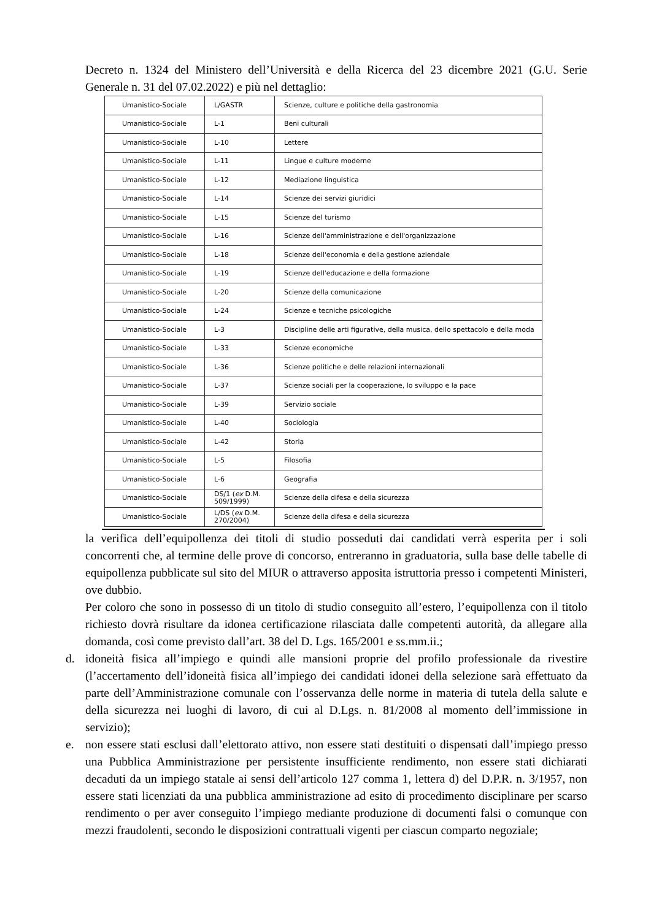Decreto n. 1324 del Ministero dell’Università e della Ricerca del 23 dicembre 2021 (G.U. Serie Generale n. 31 del 07.02.2022) e più nel dettaglio:
| Umanistico-Sociale | L/GASTR | Scienze, culture e politiche della gastronomia |
| Umanistico-Sociale | L-1 | Beni culturali |
| Umanistico-Sociale | L-10 | Lettere |
| Umanistico-Sociale | L-11 | Lingue e culture moderne |
| Umanistico-Sociale | L-12 | Mediazione linguistica |
| Umanistico-Sociale | L-14 | Scienze dei servizi giuridici |
| Umanistico-Sociale | L-15 | Scienze del turismo |
| Umanistico-Sociale | L-16 | Scienze dell'amministrazione e dell'organizzazione |
| Umanistico-Sociale | L-18 | Scienze dell'economia e della gestione aziendale |
| Umanistico-Sociale | L-19 | Scienze dell'educazione e della formazione |
| Umanistico-Sociale | L-20 | Scienze della comunicazione |
| Umanistico-Sociale | L-24 | Scienze e tecniche psicologiche |
| Umanistico-Sociale | L-3 | Discipline delle arti figurative, della musica, dello spettacolo e della moda |
| Umanistico-Sociale | L-33 | Scienze economiche |
| Umanistico-Sociale | L-36 | Scienze politiche e delle relazioni internazionali |
| Umanistico-Sociale | L-37 | Scienze sociali per la cooperazione, lo sviluppo e la pace |
| Umanistico-Sociale | L-39 | Servizio sociale |
| Umanistico-Sociale | L-40 | Sociologia |
| Umanistico-Sociale | L-42 | Storia |
| Umanistico-Sociale | L-5 | Filosofia |
| Umanistico-Sociale | L-6 | Geografia |
| Umanistico-Sociale | DS/1 ( ex D.M. 509/1999) | Scienze della difesa e della sicurezza |
| Umanistico-Sociale | L/DS ( ex D.M. 270/2004) | Scienze della difesa e della sicurezza |
la verifica dell’equipollenza dei titoli di studio posseduti dai candidati verrà esperita per i soli concorrenti che, al termine delle prove di concorso, entreranno in graduatoria, sulla base delle tabelle di equipollenza pubblicate sul sito del MIUR o attraverso apposita istruttoria presso i competenti Ministeri, ove dubbio.
Per coloro che sono in possesso di un titolo di studio conseguito all’estero, l’equipollenza con il titolo richiesto dovrà risultare da idonea certificazione rilasciata dalle competenti autorità, da allegare alla domanda, così come previsto dall’art. 38 del D. Lgs. 165/2001 e ss.mm.ii.;
d. idoneità fisica all’impiego e quindi alle mansioni proprie del profilo professionale da rivestire (l’accertamento dell’idoneità fisica all’impiego dei candidati idonei della selezione sarà effettuato da parte dell’Amministrazione comunale con l’osservanza delle norme in materia di tutela della salute e della sicurezza nei luoghi di lavoro, di cui al D.Lgs. n. 81/2008 al momento dell’immissione in servizio);
e. non essere stati esclusi dall’elettorato attivo, non essere stati destituiti o dispensati dall’impiego presso una Pubblica Amministrazione per persistente insufficiente rendimento, non essere stati dichiarati decaduti da un impiego statale ai sensi dell’articolo 127 comma 1, lettera d) del D.P.R. n. 3/1957, non essere stati licenziati da una pubblica amministrazione ad esito di procedimento disciplinare per scarso rendimento o per aver conseguito l’impiego mediante produzione di documenti falsi o comunque con mezzi fraudolenti, secondo le disposizioni contrattuali vigenti per ciascun comparto negoziale;